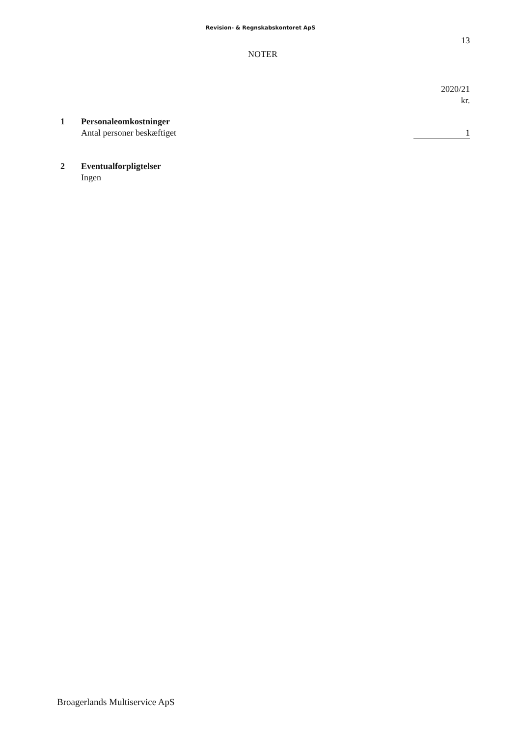Revision- & Regnskabskontoret ApS
13
NOTER
| | | 2020/21 kr. |
| 1 | Personaleomkostninger | |
| | Antal personer beskæftiget | 1 |
| 2 | Eventualforpligtelser | |
| | Ingen | |
Broagerlands Multiservice ApS